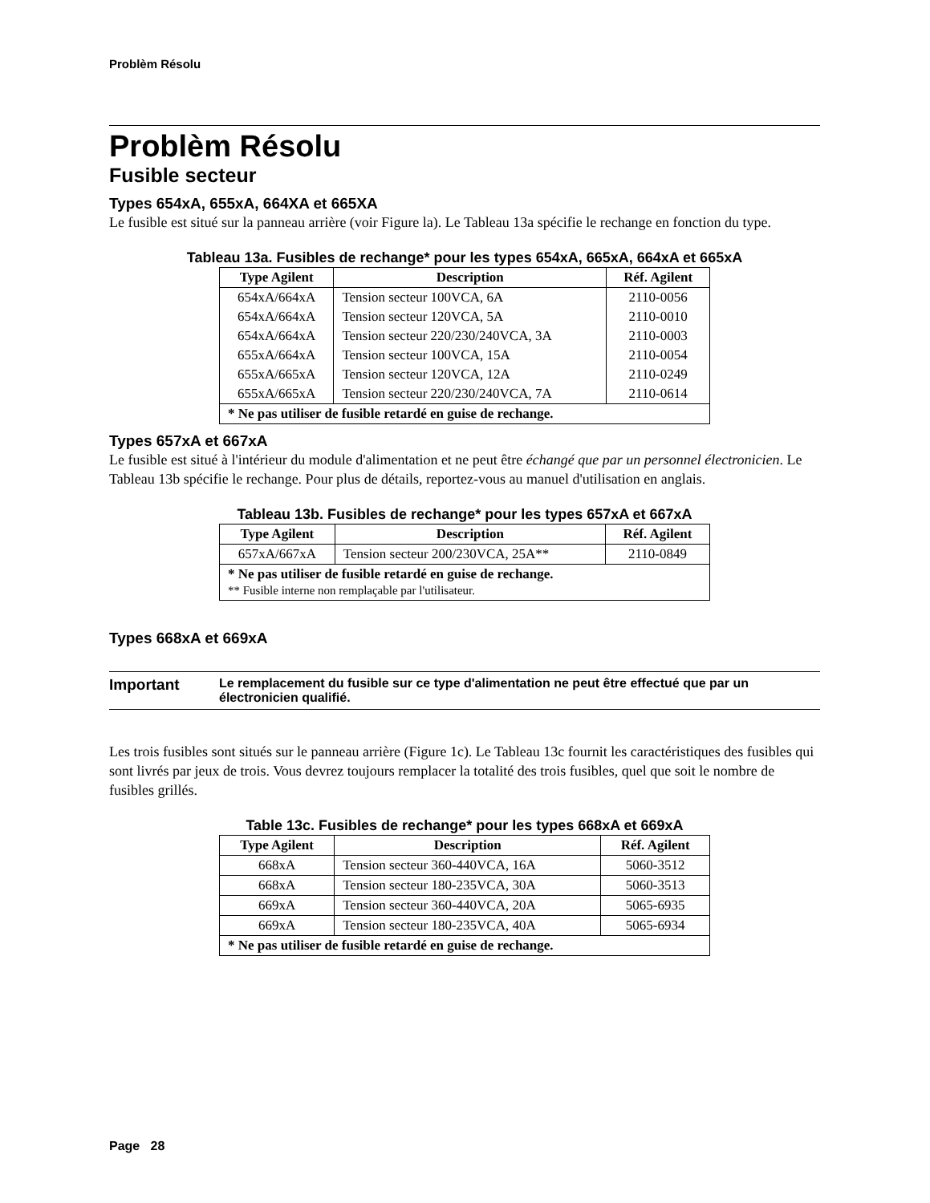Problèm Résolu
Problèm Résolu
Fusible secteur
Types 654xA, 655xA, 664XA et 665XA
Le fusible est situé sur la panneau arrière (voir Figure la). Le Tableau 13a spécifie le rechange en fonction du type.
Tableau 13a. Fusibles de rechange* pour les types 654xA, 665xA, 664xA et 665xA
| Type Agilent | Description | Réf. Agilent |
| --- | --- | --- |
| 654xA/664xA | Tension secteur 100VCA, 6A | 2110-0056 |
| 654xA/664xA | Tension secteur 120VCA, 5A | 2110-0010 |
| 654xA/664xA | Tension secteur 220/230/240VCA, 3A | 2110-0003 |
| 655xA/664xA | Tension secteur 100VCA, 15A | 2110-0054 |
| 655xA/665xA | Tension secteur 120VCA, 12A | 2110-0249 |
| 655xA/665xA | Tension secteur 220/230/240VCA, 7A | 2110-0614 |
| * Ne pas utiliser de fusible retardé en guise de rechange. | | |
Types 657xA et 667xA
Le fusible est situé à l'intérieur du module d'alimentation et ne peut être échangé que par un personnel électronicien. Le Tableau 13b spécifie le rechange. Pour plus de détails, reportez-vous au manuel d'utilisation en anglais.
Tableau 13b. Fusibles de rechange* pour les types 657xA et 667xA
| Type Agilent | Description | Réf. Agilent |
| --- | --- | --- |
| 657xA/667xA | Tension secteur 200/230VCA, 25A** | 2110-0849 |
| * Ne pas utiliser de fusible retardé en guise de rechange. ** Fusible interne non remplaçable par l'utilisateur. | | |
Types 668xA et 669xA
Important Le remplacement du fusible sur ce type d'alimentation ne peut être effectué que par un électronicien qualifié.
Les trois fusibles sont situés sur le panneau arrière (Figure 1c). Le Tableau 13c fournit les caractéristiques des fusibles qui sont livrés par jeux de trois. Vous devrez toujours remplacer la totalité des trois fusibles, quel que soit le nombre de fusibles grillés.
Table 13c. Fusibles de rechange* pour les types 668xA et 669xA
| Type Agilent | Description | Réf. Agilent |
| --- | --- | --- |
| 668xA | Tension secteur 360-440VCA, 16A | 5060-3512 |
| 668xA | Tension secteur 180-235VCA, 30A | 5060-3513 |
| 669xA | Tension secteur 360-440VCA, 20A | 5065-6935 |
| 669xA | Tension secteur 180-235VCA, 40A | 5065-6934 |
| * Ne pas utiliser de fusible retardé en guise de rechange. | | |
Page 28